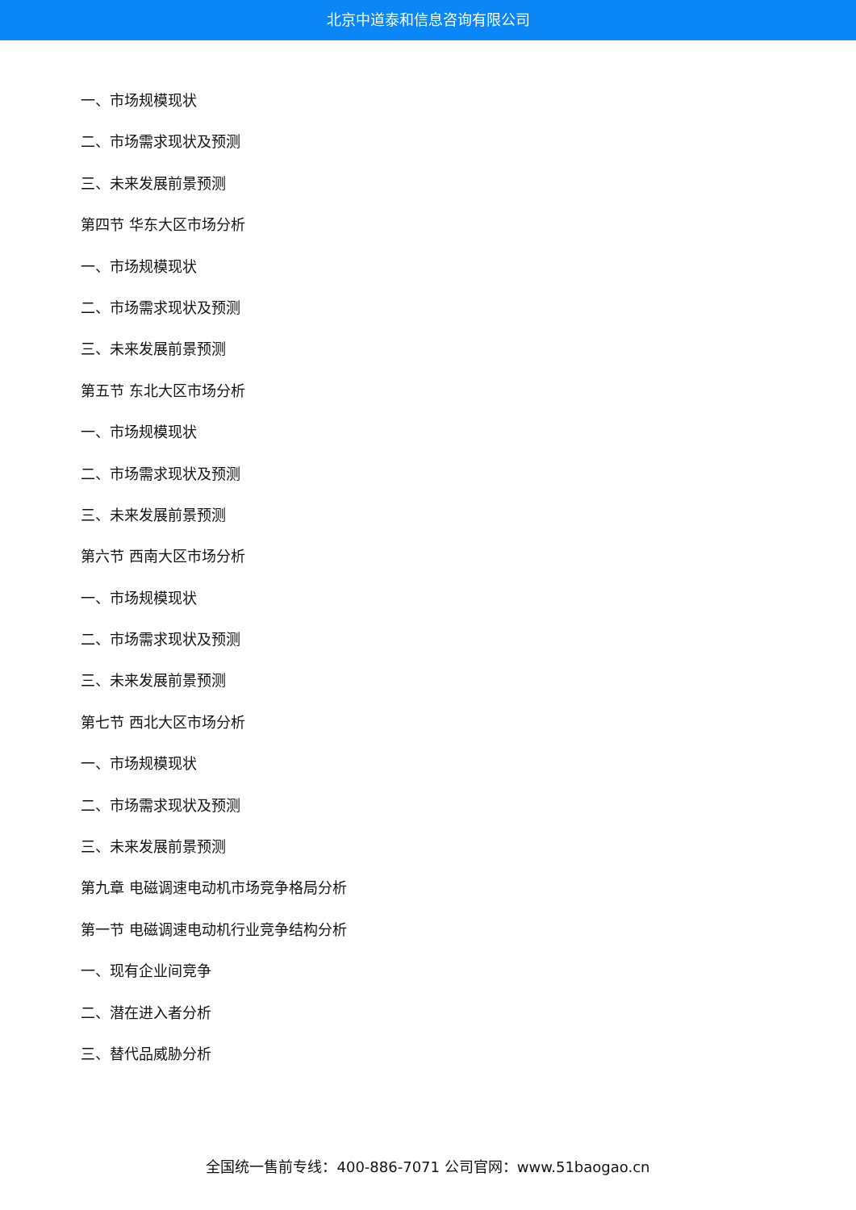北京中道泰和信息咨询有限公司
一、市场规模现状
二、市场需求现状及预测
三、未来发展前景预测
第四节 华东大区市场分析
一、市场规模现状
二、市场需求现状及预测
三、未来发展前景预测
第五节 东北大区市场分析
一、市场规模现状
二、市场需求现状及预测
三、未来发展前景预测
第六节 西南大区市场分析
一、市场规模现状
二、市场需求现状及预测
三、未来发展前景预测
第七节 西北大区市场分析
一、市场规模现状
二、市场需求现状及预测
三、未来发展前景预测
第九章 电磁调速电动机市场竞争格局分析
第一节 电磁调速电动机行业竞争结构分析
一、现有企业间竞争
二、潜在进入者分析
三、替代品威胁分析
全国统一售前专线：400-886-7071 公司官网：www.51baogao.cn